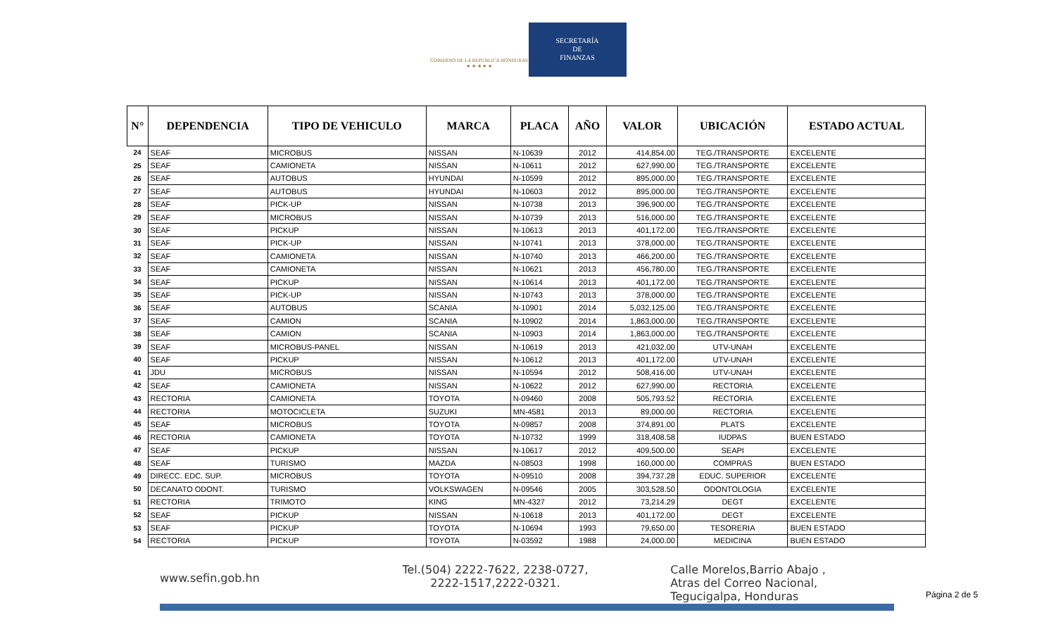GOBIERNO DE LA REPÚBLICA HONDURAS
★ ★ ★ ★ ★
SECRETARÍA
DE
FINANZAS
| N° | DEPENDENCIA | TIPO DE VEHICULO | MARCA | PLACA | AÑO | VALOR | UBICACIÓN | ESTADO ACTUAL |
| --- | --- | --- | --- | --- | --- | --- | --- | --- |
| 24 | SEAF | MICROBUS | NISSAN | N-10639 | 2012 | 414,854.00 | TEG./TRANSPORTE | EXCELENTE |
| 25 | SEAF | CAMIONETA | NISSAN | N-10611 | 2012 | 627,990.00 | TEG./TRANSPORTE | EXCELENTE |
| 26 | SEAF | AUTOBUS | HYUNDAI | N-10599 | 2012 | 895,000.00 | TEG./TRANSPORTE | EXCELENTE |
| 27 | SEAF | AUTOBUS | HYUNDAI | N-10603 | 2012 | 895,000.00 | TEG./TRANSPORTE | EXCELENTE |
| 28 | SEAF | PICK-UP | NISSAN | N-10738 | 2013 | 396,900.00 | TEG./TRANSPORTE | EXCELENTE |
| 29 | SEAF | MICROBUS | NISSAN | N-10739 | 2013 | 516,000.00 | TEG./TRANSPORTE | EXCELENTE |
| 30 | SEAF | PICKUP | NISSAN | N-10613 | 2013 | 401,172.00 | TEG./TRANSPORTE | EXCELENTE |
| 31 | SEAF | PICK-UP | NISSAN | N-10741 | 2013 | 378,000.00 | TEG./TRANSPORTE | EXCELENTE |
| 32 | SEAF | CAMIONETA | NISSAN | N-10740 | 2013 | 466,200.00 | TEG./TRANSPORTE | EXCELENTE |
| 33 | SEAF | CAMIONETA | NISSAN | N-10621 | 2013 | 456,780.00 | TEG./TRANSPORTE | EXCELENTE |
| 34 | SEAF | PICKUP | NISSAN | N-10614 | 2013 | 401,172.00 | TEG./TRANSPORTE | EXCELENTE |
| 35 | SEAF | PICK-UP | NISSAN | N-10743 | 2013 | 378,000.00 | TEG./TRANSPORTE | EXCELENTE |
| 36 | SEAF | AUTOBUS | SCANIA | N-10901 | 2014 | 5,032,125.00 | TEG./TRANSPORTE | EXCELENTE |
| 37 | SEAF | CAMION | SCANIA | N-10902 | 2014 | 1,863,000.00 | TEG./TRANSPORTE | EXCELENTE |
| 38 | SEAF | CAMION | SCANIA | N-10903 | 2014 | 1,863,000.00 | TEG./TRANSPORTE | EXCELENTE |
| 39 | SEAF | MICROBUS-PANEL | NISSAN | N-10619 | 2013 | 421,032.00 | UTV-UNAH | EXCELENTE |
| 40 | SEAF | PICKUP | NISSAN | N-10612 | 2013 | 401,172.00 | UTV-UNAH | EXCELENTE |
| 41 | JDU | MICROBUS | NISSAN | N-10594 | 2012 | 508,416.00 | UTV-UNAH | EXCELENTE |
| 42 | SEAF | CAMIONETA | NISSAN | N-10622 | 2012 | 627,990.00 | RECTORIA | EXCELENTE |
| 43 | RECTORIA | CAMIONETA | TOYOTA | N-09460 | 2008 | 505,793.52 | RECTORIA | EXCELENTE |
| 44 | RECTORIA | MOTOCICLETA | SUZUKI | MN-4581 | 2013 | 89,000.00 | RECTORIA | EXCELENTE |
| 45 | SEAF | MICROBUS | TOYOTA | N-09857 | 2008 | 374,891.00 | PLATS | EXCELENTE |
| 46 | RECTORIA | CAMIONETA | TOYOTA | N-10732 | 1999 | 318,408.58 | IUDPAS | BUEN ESTADO |
| 47 | SEAF | PICKUP | NISSAN | N-10617 | 2012 | 409,500.00 | SEAPI | EXCELENTE |
| 48 | SEAF | TURISMO | MAZDA | N-08503 | 1998 | 160,000.00 | COMPRAS | BUEN ESTADO |
| 49 | DIRECC. EDC. SUP. | MICROBUS | TOYOTA | N-09510 | 2008 | 394,737.28 | EDUC. SUPERIOR | EXCELENTE |
| 50 | DECANATO ODONT. | TURISMO | VOLKSWAGEN | N-09546 | 2005 | 303,528.50 | ODONTOLOGIA | EXCELENTE |
| 51 | RECTORIA | TRIMOTO | KING | MN-4327 | 2012 | 73,214.29 | DEGT | EXCELENTE |
| 52 | SEAF | PICKUP | NISSAN | N-10618 | 2013 | 401,172.00 | DEGT | EXCELENTE |
| 53 | SEAF | PICKUP | TOYOTA | N-10694 | 1993 | 79,650.00 | TESORERIA | BUEN ESTADO |
| 54 | RECTORIA | PICKUP | TOYOTA | N-03592 | 1988 | 24,000.00 | MEDICINA | BUEN ESTADO |
www.sefin.gob.hn
Tel.(504) 2222-7622, 2238-0727,
2222-1517,2222-0321.
Calle Morelos,Barrio Abajo ,
Atras del Correo Nacional,
Tegucigalpa, Honduras
Página 2 de 5